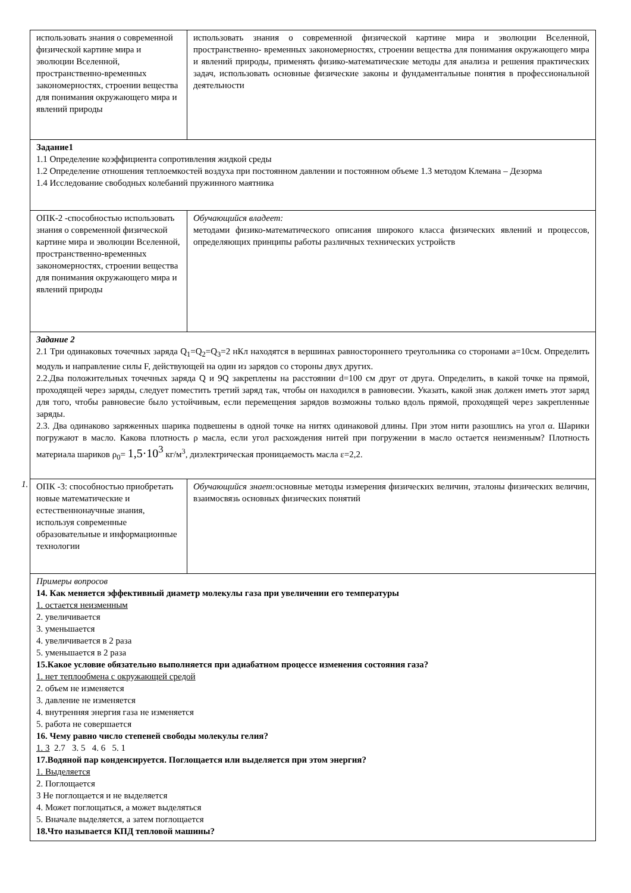1.
| использовать знания о современной физической картине мира и эволюции Вселенной, пространственно-временных закономерностях, строении вещества для понимания окружающего мира и явлений природы | использовать знания о современной физической картине мира и эволюции Вселенной, пространственно- временных закономерностях, строении вещества для понимания окружающего мира и явлений природы, применять физико-математические методы для анализа и решения практических задач, использовать основные физические законы и фундаментальные понятия в профессиональной деятельности |
| Задание1 1.1 Определение коэффициента сопротивления жидкой среды 1.2 Определение отношения теплоемкостей воздуха при постоянном давлении и постоянном объеме 1.3 методом Клемана – Дезорма 1.4 Исследование свободных колебаний пружинного маятника | |
| ОПК-2 -способностью использовать знания о современной физической картине мира и эволюции Вселенной, пространственно-временных закономерностях, строении вещества для понимания окружающего мира и явлений природы | Обучающийся владеет: методами физико-математического описания широкого класса физических явлений и процессов, определяющих принципы работы различных технических устройств |
| Задание 2 2.1 Три одинаковых точечных заряда Q<sub>1</sub>=Q<sub>2</sub>=Q<sub>3</sub>=2 нКл находятся в вершинах равностороннего треугольника со сторонами a=10см. Определить модуль и направление силы F, действующей на один из зарядов со стороны двух других. 2.2.Два положительных точечных заряда Q и 9Q закреплены на расстоянии d=100 см друг от друга. Определить, в какой точке на прямой, проходящей через заряды, следует поместить третий заряд так, чтобы он находился в равновесии. Указать, какой знак должен иметь этот заряд для того, чтобы равновесие было устойчивым, если перемещения зарядов возможны только вдоль прямой, проходящей через закрепленные заряды. 2.3. Два одинаково заряженных шарика подвешены в одной точке на нитях одинаковой длины. При этом нити разошлись на угол α. Шарики погружают в масло. Какова плотность ρ масла, если угол расхождения нитей при погружении в масло остается неизменным? Плотность материала шариков ρ<sub>0</sub>= 1,5·10<sup>3</sup> кг/м<sup>3</sup>, диэлектрическая проницаемость масла ε=2,2. | |
| ОПК -3: способностью приобретать новые математические и естественнонаучные знания, используя современные образовательные и информационные технологии | Обучающийся знает: основные методы измерения физических величин, эталоны физических величин, взаимосвязь основных физических понятий |
| Примеры вопросов 14. Как меняется эффективный диаметр молекулы газа при увеличении его температуры 1. остается неизменным 2. увеличивается 3. уменьшается 4. увеличивается в 2 раза 5. уменьшается в 2 раза 15.Какое условие обязательно выполняется при адиабатном процессе изменения состояния газа? 1. нет теплообмена с окружающей средой 2. объем не изменяется 3. давление не изменяется 4. внутренняя энергия газа не изменяется 5. работа не совершается 16. Чему равно число степеней свободы молекулы гелия? 1. 3 2.7 3. 5 4. 6 5. 1 17.Водяной пар конденсируется. Поглощается или выделяется при этом энергия? 1. Выделяется 2. Поглощается 3 Не поглощается и не выделяется 4. Может поглощаться, а может выделяться 5. Вначале выделяется, а затем поглощается 18.Что называется КПД тепловой машины? | |